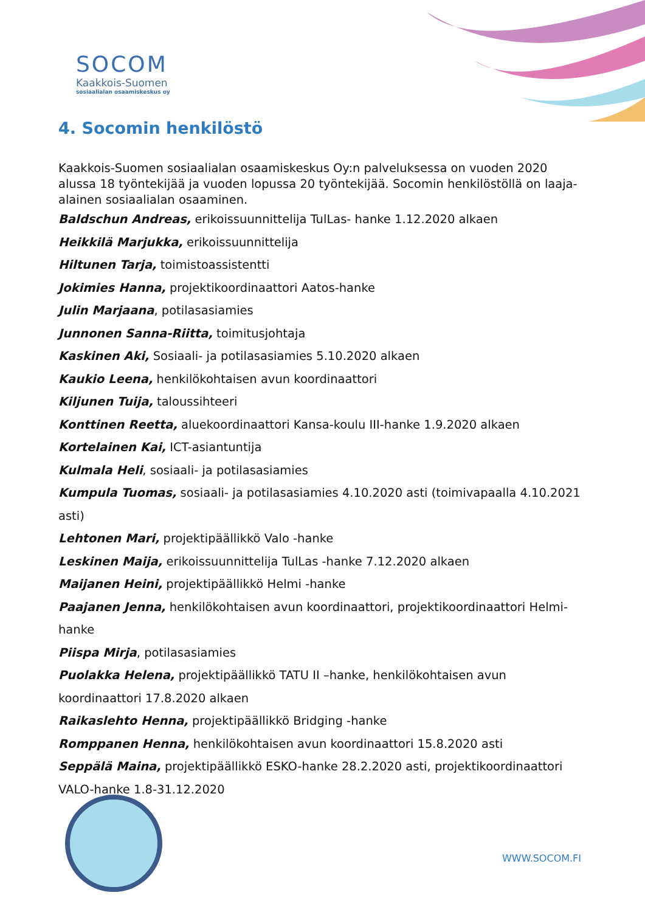SOCOM
Kaakkois-Suomen
sosiaalialan osaamiskeskus oy
4. Socomin henkilöstö
Kaakkois-Suomen sosiaalialan osaamiskeskus Oy:n palveluksessa on vuoden 2020 alussa 18 työntekijää ja vuoden lopussa 20 työntekijää. Socomin henkilöstöllä on laaja-alainen sosiaalialan osaaminen.
Baldschun Andreas, erikoissuunnittelija TulLas- hanke 1.12.2020 alkaen
Heikkilä Marjukka, erikoissuunnittelija
Hiltunen Tarja, toimistoassistentti
Jokimies Hanna, projektikoordinaattori Aatos-hanke
Julin Marjaana, potilasasiamies
Junnonen Sanna-Riitta, toimitusjohtaja
Kaskinen Aki, Sosiaali- ja potilasasiamies 5.10.2020 alkaen
Kaukio Leena, henkilökohtaisen avun koordinaattori
Kiljunen Tuija, taloussihteeri
Konttinen Reetta, aluekoordinaattori Kansa-koulu III-hanke 1.9.2020 alkaen
Kortelainen Kai, ICT-asiantuntija
Kulmala Heli, sosiaali- ja potilasasiamies
Kumpula Tuomas, sosiaali- ja potilasasiamies 4.10.2020 asti (toimivapaalla 4.10.2021 asti)
Lehtonen Mari, projektipäällikkö Valo -hanke
Leskinen Maija, erikoissuunnittelija TulLas -hanke 7.12.2020 alkaen
Maijanen Heini, projektipäällikkö Helmi -hanke
Paajanen Jenna, henkilökohtaisen avun koordinaattori, projektikoordinaattori Helmi-hanke
Piispa Mirja, potilasasiamies
Puolakka Helena, projektipäällikkö TATU II –hanke, henkilökohtaisen avun koordinaattori 17.8.2020 alkaen
Raikaslehto Henna, projektipäällikkö Bridging -hanke
Romppanen Henna, henkilökohtaisen avun koordinaattori 15.8.2020 asti
Seppälä Maina, projektipäällikkö ESKO-hanke 28.2.2020 asti, projektikoordinaattori VALO-hanke 1.8-31.12.2020
WWW.SOCOM.FI